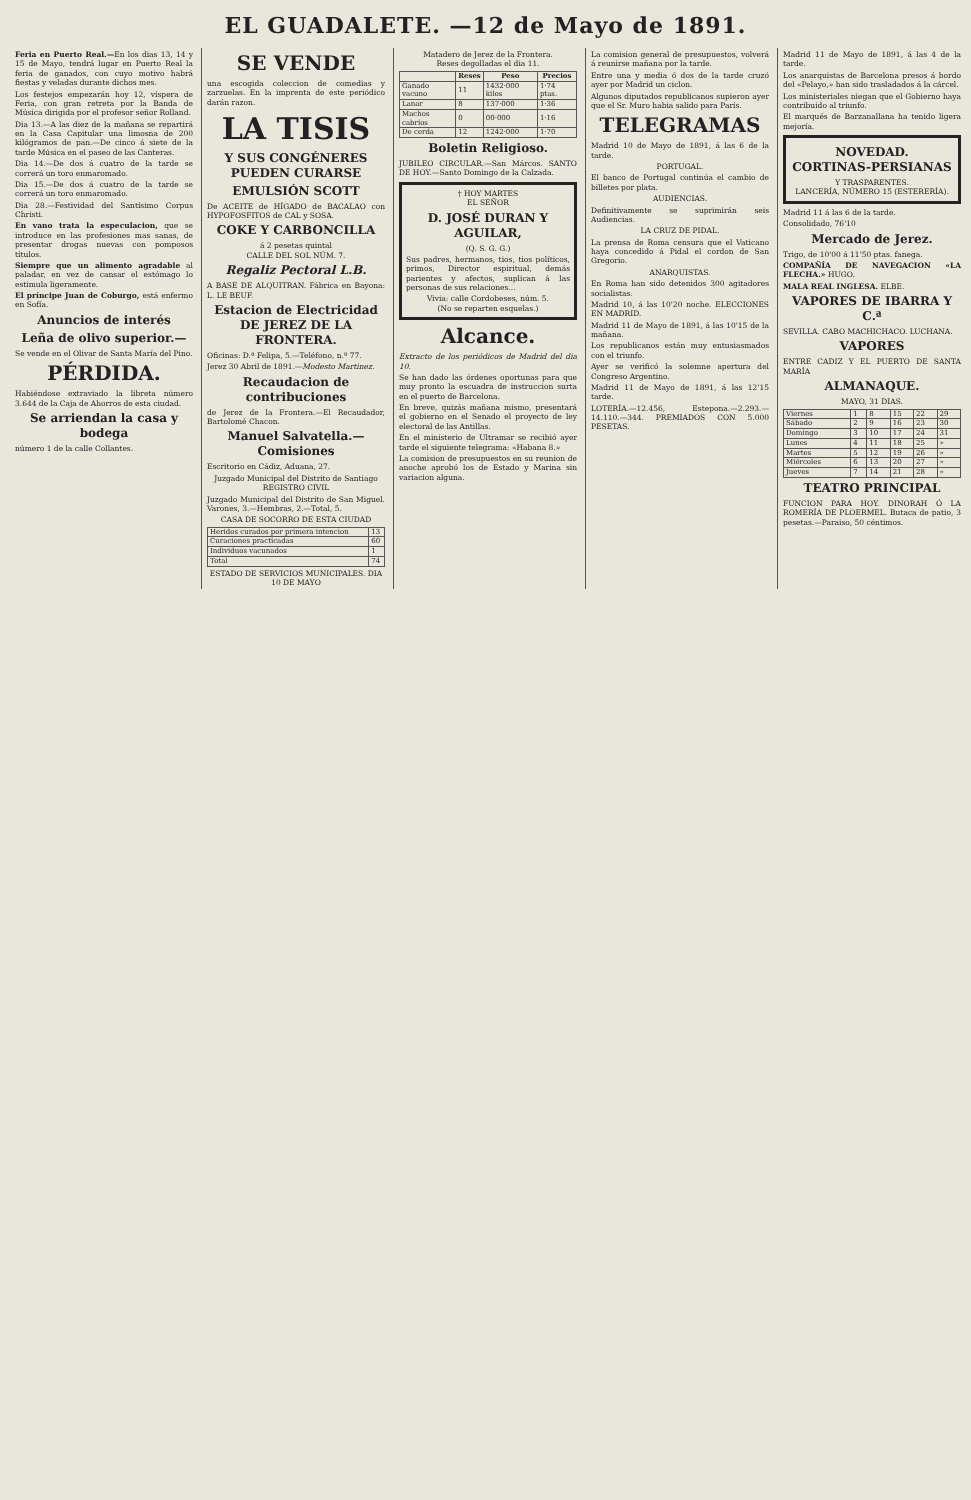EL GUADALETE. —12 de Mayo de 1891.
Feria en Puerto Real.—En los dias 13, 14 y 15 de Mayo, tendrá lugar en Puerto Real la feria de ganados, con cuyo motivo habrá fiestas y veladas durante dichos mes.
Los festejos empezarán hoy 12, víspera de Feria, con gran retreta por la Banda de Música dirigida por el profesor señor Rolland.
Dia 13.—A las diez de la mañana se repartirá en la Casa Capitular una limosna de 200 kilógramos de pan.—De cinco á siete de la tarde Música en el paseo de las Canteras.
Dia 14.—De dos á cuatro de la tarde se correrá un toro enmaromado.
Dia 15.—De dos á cuatro de la tarde se correrá un toro enmaromado.
Dia 28.—Festividad del Santísimo Corpus Christi.
En vano trata la especulacion, que se introduce en las profesiones mas sanas, de presentar drogas nuevas con pomposos títulos.
Siempre que un alimento agradable al paladar, en vez de cansar el estómago lo estimula ligeramente.
El príncipe Juan de Coburgo, está enfermo en Sofía.
Anuncios de interés
Leña de olivo superior.—
Se vende en el Olivar de Santa María del Pino.
PÉRDIDA.
Habiéndose extraviado la libreta número 3.644 de la Caja de Ahorros de esta ciudad.
Se arriendan la casa y bodega
número 1 de la calle Collantes.
SE VENDE
una escogida coleccion de comedias y zarzuelas. En la imprenta de este periódico darán razon.
LA TISIS
Y SUS CONGÉNERES PUEDEN CURARSE
EMULSIÓN SCOTT
De ACEITE de HÍGADO de BACALAO con HYPOFOSFITOS de CAL y SOSA.
COKE Y CARBONCILLA
á 2 pesetas quintal
CALLE DEL SOL NÚM. 7.
Regaliz Pectoral L.B.
A BASE DE ALQUITRAN. Fábrica en Bayona: L. LE BEUF.
Estacion de Electricidad DE JEREZ DE LA FRONTERA.
Oficinas: D.ª Felipa, 5.—Teléfono, n.º 77.
Jerez 30 Abril de 1891.—Modesto Martinez.
Recaudacion de contribuciones
de Jerez de la Frontera.—El Recaudador, Bartolomé Chacon.
Manuel Salvatella.—Comisiones
Escritorio en Cádiz, Aduana, 27.
Juzgado Municipal del Distrito de Santiago
REGISTRO CIVIL
Juzgado Municipal del Distrito de San Miguel. Varones, 3.—Hembras, 2.—Total, 5.
CASA DE SOCORRO DE ESTA CIUDAD
| Heridos curados por primera intencion | 13 |
| Curaciones practicadas | 60 |
| Individuos vacunados | 1 |
| Total | 74 |
ESTADO DE SERVICIOS MUNICIPALES. DIA 10 DE MAYO
Matadero de Jerez de la Frontera.
Reses degolladas el dia 11.
| | Reses | Peso | Precios |
| --- | --- | --- | --- |
| Ganado vacuno | 11 | 1432·000 kilos | 1·74 ptas. |
| Lanar | 8 | 137·000 | 1·36 |
| Machos cabríos | 0 | 00·000 | 1·16 |
| De cerda | 12 | 1242·000 | 1·70 |
Boletin Religioso.
JUBILEO CIRCULAR.—San Márcos. SANTO DE HOY.—Santo Domingo de la Calzada.
† HOY MARTES
EL SEÑOR
D. JOSÉ DURAN Y AGUILAR,
(Q. S. G. G.)
Sus padres, hermanos, tios, tios políticos, primos, Director espiritual, demás parientes y afectos, suplican á las personas de sus relaciones...
Vivia: calle Cordobeses, núm. 5.
(No se reparten esquelas.)
Alcance.
Extracto de los periódicos de Madrid del dia 10.
Se han dado las órdenes oportunas para que muy pronto la escuadra de instruccion surta en el puerto de Barcelona.
En breve, quizás mañana mismo, presentará el gobierno en el Senado el proyecto de ley electoral de las Antillas.
En el ministerio de Ultramar se recibió ayer tarde el siguiente telegrama: «Habana 8.»
La comision de presupuestos en su reunion de anoche aprobó los de Estado y Marina sin variacion alguna.
La comision general de presupuestos, volverá á reunirse mañana por la tarde.
Entre una y media ó dos de la tarde cruzó ayer por Madrid un ciclon.
Algunos diputados republicanos supieron ayer que el Sr. Muro habia salido para París.
TELEGRAMAS
Madrid 10 de Mayo de 1891, á las 6 de la tarde.
PORTUGAL.
El banco de Portugal continúa el cambio de billetes por plata.
AUDIENCIAS.
Definitivamente se suprimirán seis Audiencias.
LA CRUZ DE PIDAL.
La prensa de Roma censura que el Vaticano haya concedido á Pidal el cordon de San Gregorio.
ANARQUISTAS.
En Roma han sido detenidos 300 agitadores socialistas.
Madrid 10, á las 10'20 noche. ELECCIONES EN MADRID.
Madrid 11 de Mayo de 1891, á las 10'15 de la mañana.
Los republicanos están muy entusiasmados con el triunfo.
Ayer se verificó la solemne apertura del Congreso Argentino.
Madrid 11 de Mayo de 1891, á las 12'15 tarde.
LOTERÍA.—12.456, Estepona.—2.293.—14.110.—344. PREMIADOS CON 5.000 PESETAS.
Madrid 11 de Mayo de 1891, á las 4 de la tarde.
Los anarquistas de Barcelona presos á bordo del «Pelayo,» han sido trasladados á la cárcel.
Los ministeriales niegan que el Gobierno haya contribuido al triunfo.
El marqués de Barzanallana ha tenido ligera mejoría.
NOVEDAD.
CORTINAS-PERSIANAS
Y TRASPARENTES.
LANCERÍA, NÚMERO 15 (ESTERERÍA).
Madrid 11 á las 6 de la tarde.
Consolidado, 76'10
Mercado de Jerez.
Trigo, de 10'00 á 11'50 ptas. fanega.
COMPAÑÍA DE NAVEGACION «LA FLECHA.» HUGO.
MALA REAL INGLESA. ELBE.
VAPORES DE IBARRA Y C.ª
SEVILLA. CABO MACHICHACO. LUCHANA.
VAPORES
ENTRE CADIZ Y EL PUERTO DE SANTA MARÍA
ALMANAQUE.
MAYO, 31 DIAS.
| Viernes | 1 | 8 | 15 | 22 | 29 |
| Sábado | 2 | 9 | 16 | 23 | 30 |
| Domingo | 3 | 10 | 17 | 24 | 31 |
| Lunes | 4 | 11 | 18 | 25 | » |
| Martes | 5 | 12 | 19 | 26 | » |
| Miércoles | 6 | 13 | 20 | 27 | » |
| Jueves | 7 | 14 | 21 | 28 | » |
TEATRO PRINCIPAL
FUNCION PARA HOY. DINORAH Ó LA ROMERÍA DE PLOERMEL. Butaca de patio, 3 pesetas.—Paraiso, 50 céntimos.